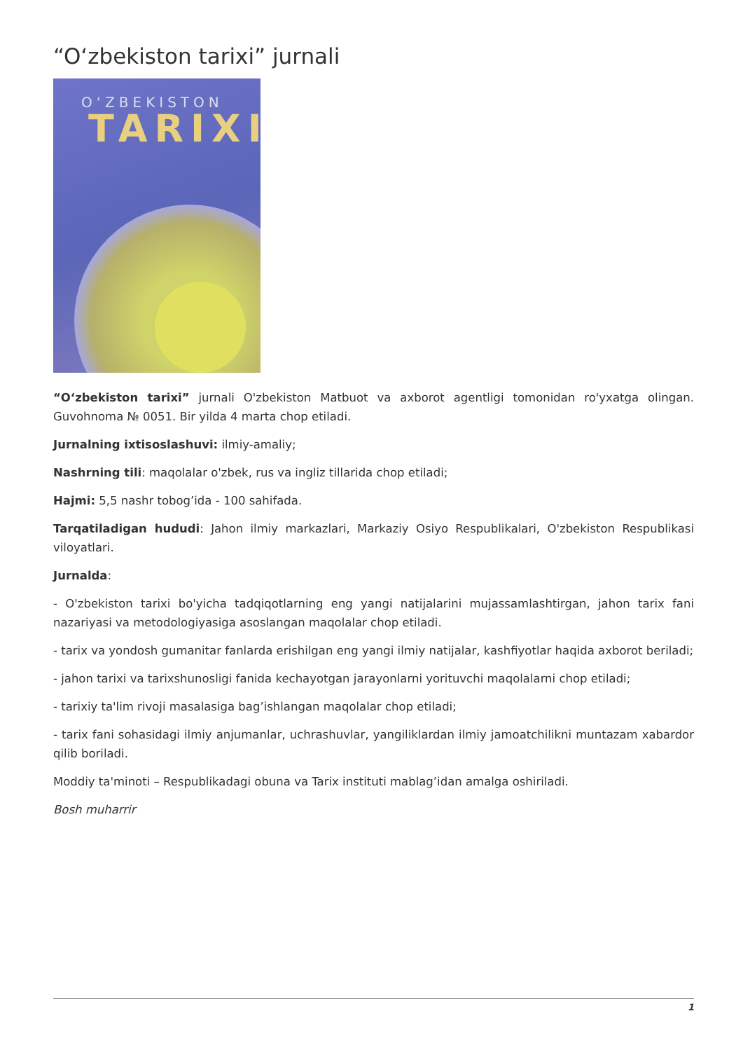“O‘zbekiston tarixi” jurnali
O‘ZBEKISTON
TARIXI
“O‘zbekiston tarixi” jurnali O'zbekiston Matbuot va axborot agentligi tomonidan ro'yxatga olingan. Guvohnoma № 0051. Bir yilda 4 marta chop etiladi.
Jurnalning ixtisoslashuvi: ilmiy-amaliy;
Nashrning tili: maqolalar o'zbek, rus va ingliz tillarida chop etiladi;
Hajmi: 5,5 nashr tobog’ida - 100 sahifada.
Tarqatiladigan hududi: Jahon ilmiy markazlari, Markaziy Osiyo Respublikalari, O'zbekiston Respublikasi viloyatlari.
Jurnalda:
- O'zbekiston tarixi bo'yicha tadqiqotlarning eng yangi natijalarini mujassamlashtirgan, jahon tarix fani nazariyasi va metodologiyasiga asoslangan maqolalar chop etiladi.
- tarix va yondosh gumanitar fanlarda erishilgan eng yangi ilmiy natijalar, kashfiyotlar haqida axborot beriladi;
- jahon tarixi va tarixshunosligi fanida kechayotgan jarayonlarni yorituvchi maqolalarni chop etiladi;
- tarixiy ta'lim rivoji masalasiga bag’ishlangan maqolalar chop etiladi;
- tarix fani sohasidagi ilmiy anjumanlar, uchrashuvlar, yangiliklardan ilmiy jamoatchilikni muntazam xabardor qilib boriladi.
Moddiy ta'minoti – Respublikadagi obuna va Tarix instituti mablag’idan amalga oshiriladi.
Bosh muharrir
1